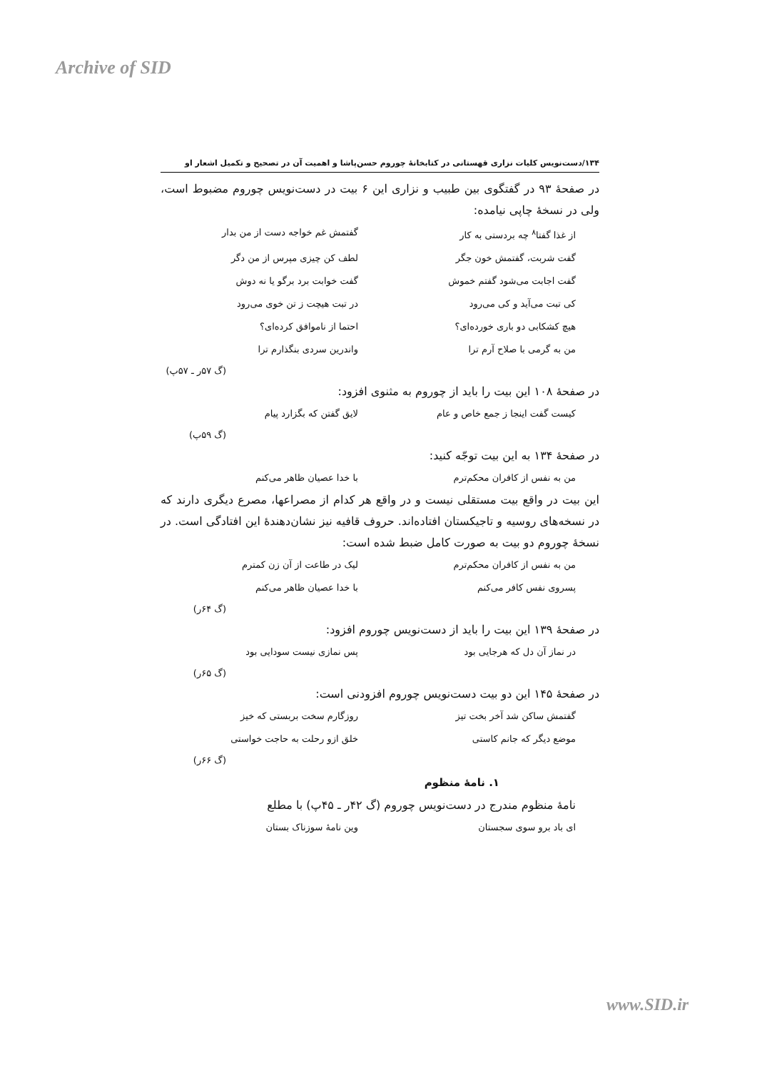Archive of SID
۱۳۴/دست‌نویس کلیات نزاری قهستانی در کتابخانهٔ چوروم حسن‌پاشا و اهمیت آن در تصحیح و تکمیل اشعار او
در صفحهٔ ۹۳ در گفتگوی بین طبیب و نزاری این ۶ بیت در دست‌نویس چوروم مضبوط است، ولی در نسخهٔ چاپی نیامده:
از غذا گفتا<sup>۸</sup> چه بردستی به کار گفتمش غم خواجه دست از من بدار
گفت شربت، گفتمش خون جگر لطف کن چیزی مپرس از من دگر
گفت اجابت می‌شود گفتم خموش گفت خوابت برد برگو یا نه دوش
کی تبت می‌آید و کی می‌رود در تبت هیچت ز تن خوی می‌رود
هیچ کشکابی دو باری خورده‌ای؟ احتما از ناموافق کرده‌ای؟
من به گرمی با صلاح آرم ترا واندرین سردی بنگذارم ترا
(گ ۵۷ر ـ ۵۷پ)
در صفحهٔ ۱۰۸ این بیت را باید از چوروم به مثنوی افزود:
کیست گفت اینجا ز جمع خاص و عام لایق گفتن که بگزارد پیام
(گ ۵۹پ)
در صفحهٔ ۱۳۴ به این بیت توجّه کنید:
من به نفس از کافران محکم‌ترم با خدا عصیان ظاهر می‌کنم
این بیت در واقع بیت مستقلی نیست و در واقع هر کدام از مصراعها، مصرع دیگری دارند که در نسخه‌های روسیه و تاجیکستان افتاده‌اند. حروف قافیه نیز نشان‌دهندهٔ این افتادگی است. در نسخهٔ چوروم دو بیت به صورت کامل ضبط شده است:
من به نفس از کافران محکم‌ترم لیک در طاعت از آن زن کمترم
پسروی نفس کافر می‌کنم با خدا عصیان ظاهر می‌کنم
(گ ۶۴ر)
در صفحهٔ ۱۳۹ این بیت را باید از دست‌نویس چوروم افزود:
در نماز آن دل که هرجایی بود پس نمازی نیست سودایی بود
(گ ۶۵ر)
در صفحهٔ ۱۴۵ این دو بیت دست‌نویس چوروم افزودنی است:
گفتمش ساکن شد آخر بخت تیز روزگارم سخت بربستی که خیز
موضع دیگر که جانم کاستی خلق ازو رحلت به حاجت خواستی
(گ ۶۶ر)
۱. نامهٔ منظوم
نامهٔ منظوم مندرج در دست‌نویس چوروم (گ ۴۲ر ـ ۴۵پ) با مطلع
ای باد برو سوی سجستان وین نامهٔ سوزناک بستان
www.SID.ir